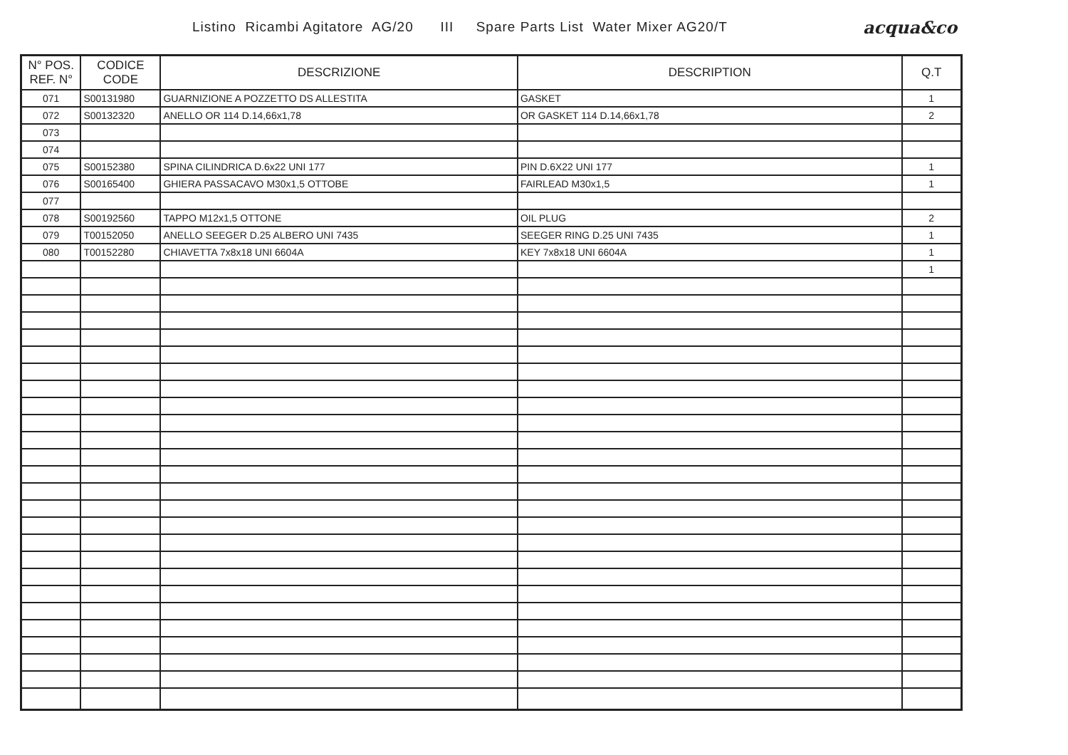Listino Ricambi Agitatore AG/20 III Spare Parts List Water Mixer AG20/T
acqua&co
| N° POS. REF. N° | CODICE CODE | DESCRIZIONE | DESCRIPTION | Q.T |
| --- | --- | --- | --- | --- |
| 071 | S00131980 | GUARNIZIONE A POZZETTO DS ALLESTITA | GASKET | 1 |
| 072 | S00132320 | ANELLO OR 114 D.14,66x1,78 | OR GASKET 114 D.14,66x1,78 | 2 |
| 073 | | | | |
| 074 | | | | |
| 075 | S00152380 | SPINA CILINDRICA D.6x22 UNI 177 | PIN D.6X22 UNI 177 | 1 |
| 076 | S00165400 | GHIERA PASSACAVO M30x1,5 OTTOBE | FAIRLEAD M30x1,5 | 1 |
| 077 | | | | |
| 078 | S00192560 | TAPPO M12x1,5 OTTONE | OIL PLUG | 2 |
| 079 | T00152050 | ANELLO SEEGER D.25 ALBERO UNI 7435 | SEEGER RING D.25 UNI 7435 | 1 |
| 080 | T00152280 | CHIAVETTA 7x8x18 UNI 6604A | KEY 7x8x18 UNI 6604A | 1 |
| | | | | 1 |